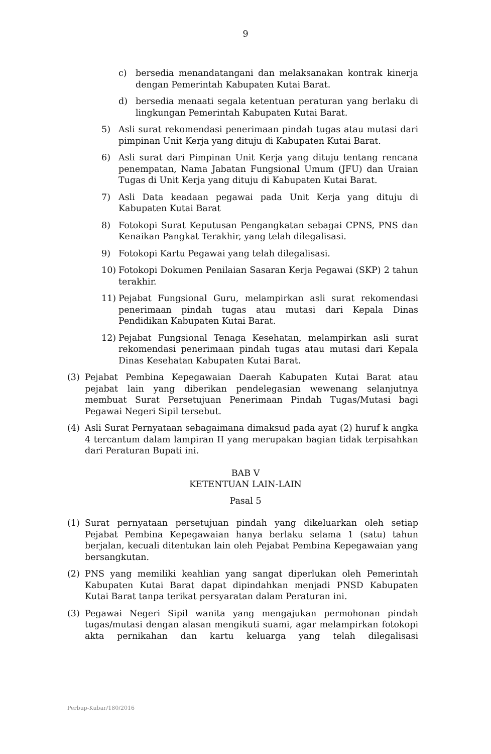9
c) bersedia menandatangani dan melaksanakan kontrak kinerja dengan Pemerintah Kabupaten Kutai Barat.
d) bersedia menaati segala ketentuan peraturan yang berlaku di lingkungan Pemerintah Kabupaten Kutai Barat.
5) Asli surat rekomendasi penerimaan pindah tugas atau mutasi dari pimpinan Unit Kerja yang dituju di Kabupaten Kutai Barat.
6) Asli surat dari Pimpinan Unit Kerja yang dituju tentang rencana penempatan, Nama Jabatan Fungsional Umum (JFU) dan Uraian Tugas di Unit Kerja yang dituju di Kabupaten Kutai Barat.
7) Asli Data keadaan pegawai pada Unit Kerja yang dituju di Kabupaten Kutai Barat
8) Fotokopi Surat Keputusan Pengangkatan sebagai CPNS, PNS dan Kenaikan Pangkat Terakhir, yang telah dilegalisasi.
9) Fotokopi Kartu Pegawai yang telah dilegalisasi.
10) Fotokopi Dokumen Penilaian Sasaran Kerja Pegawai (SKP) 2 tahun terakhir.
11) Pejabat Fungsional Guru, melampirkan asli surat rekomendasi penerimaan pindah tugas atau mutasi dari Kepala Dinas Pendidikan Kabupaten Kutai Barat.
12) Pejabat Fungsional Tenaga Kesehatan, melampirkan asli surat rekomendasi penerimaan pindah tugas atau mutasi dari Kepala Dinas Kesehatan Kabupaten Kutai Barat.
(3) Pejabat Pembina Kepegawaian Daerah Kabupaten Kutai Barat atau pejabat lain yang diberikan pendelegasian wewenang selanjutnya membuat Surat Persetujuan Penerimaan Pindah Tugas/Mutasi bagi Pegawai Negeri Sipil tersebut.
(4) Asli Surat Pernyataan sebagaimana dimaksud pada ayat (2) huruf k angka 4 tercantum dalam lampiran II yang merupakan bagian tidak terpisahkan dari Peraturan Bupati ini.
BAB V
KETENTUAN LAIN-LAIN
Pasal 5
(1) Surat pernyataan persetujuan pindah yang dikeluarkan oleh setiap Pejabat Pembina Kepegawaian hanya berlaku selama 1 (satu) tahun berjalan, kecuali ditentukan lain oleh Pejabat Pembina Kepegawaian yang bersangkutan.
(2) PNS yang memiliki keahlian yang sangat diperlukan oleh Pemerintah Kabupaten Kutai Barat dapat dipindahkan menjadi PNSD Kabupaten Kutai Barat tanpa terikat persyaratan dalam Peraturan ini.
(3) Pegawai Negeri Sipil wanita yang mengajukan permohonan pindah tugas/mutasi dengan alasan mengikuti suami, agar melampirkan fotokopi akta pernikahan dan kartu keluarga yang telah dilegalisasi
Perbup-Kubar/180/2016